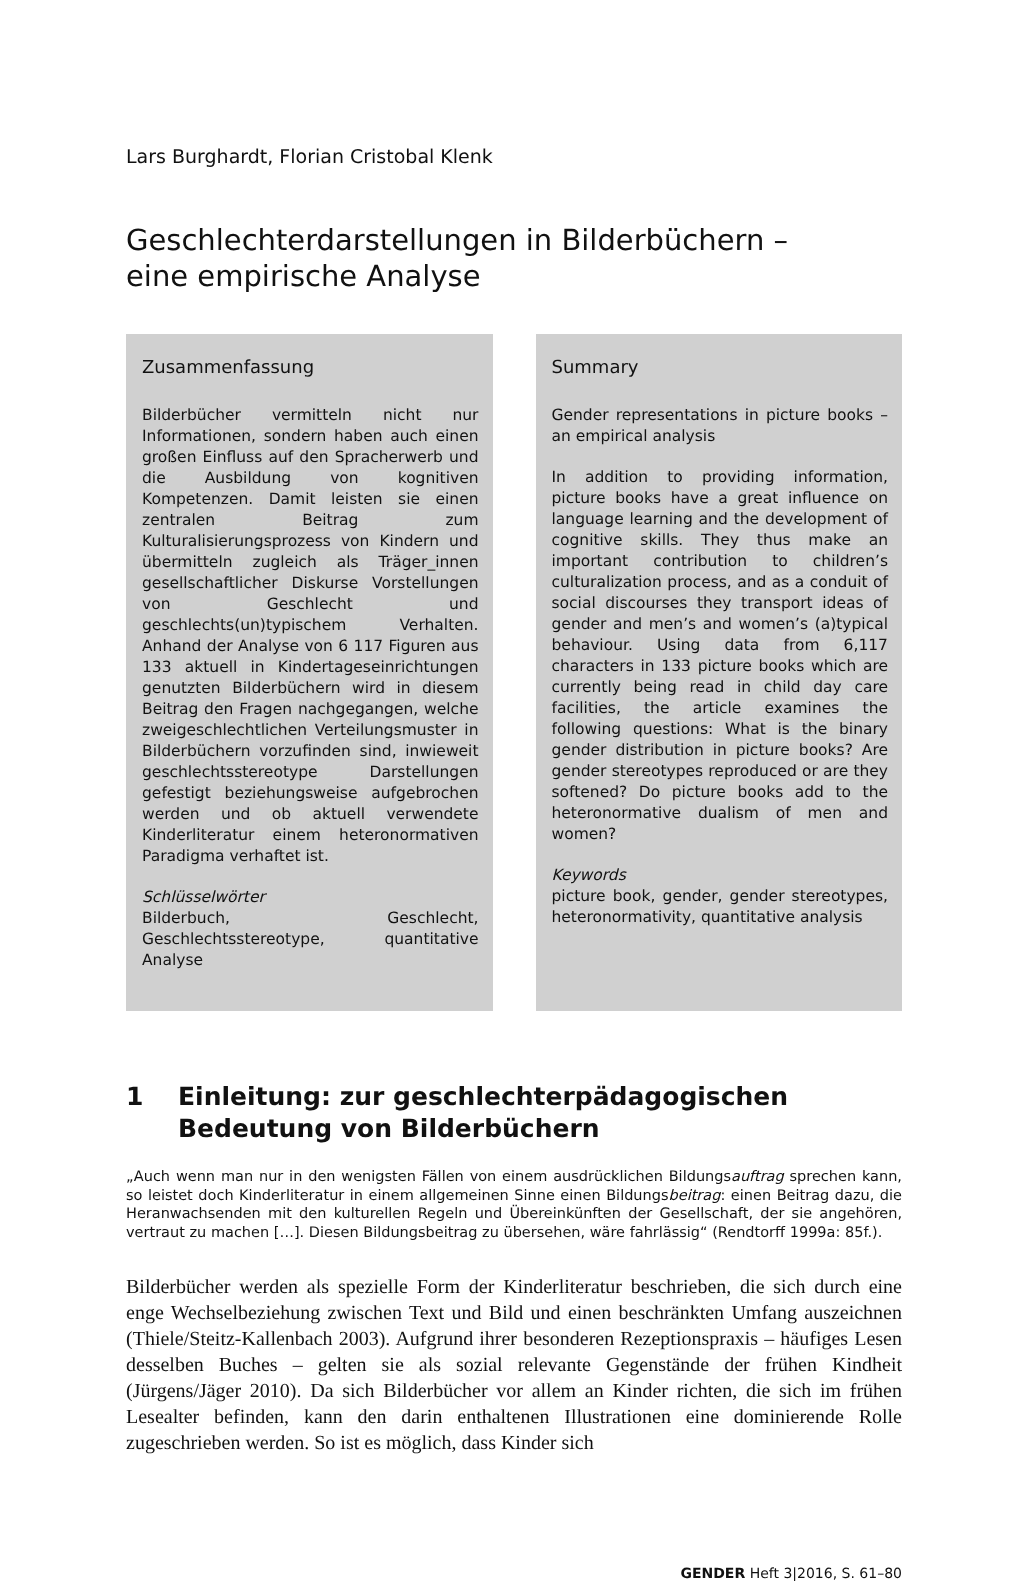Lars Burghardt, Florian Cristobal Klenk
Geschlechterdarstellungen in Bilderbüchern –
eine empirische Analyse
Zusammenfassung
Bilderbücher vermitteln nicht nur Informationen, sondern haben auch einen großen Einfluss auf den Spracherwerb und die Ausbildung von kognitiven Kompetenzen. Damit leisten sie einen zentralen Beitrag zum Kulturalisierungsprozess von Kindern und übermitteln zugleich als Träger_innen gesellschaftlicher Diskurse Vorstellungen von Geschlecht und geschlechts(un)typischem Verhalten. Anhand der Analyse von 6 117 Figuren aus 133 aktuell in Kindertageseinrichtungen genutzten Bilderbüchern wird in diesem Beitrag den Fragen nachgegangen, welche zweigeschlechtlichen Verteilungsmuster in Bilderbüchern vorzufinden sind, inwieweit geschlechtsstereotype Darstellungen gefestigt beziehungsweise aufgebrochen werden und ob aktuell verwendete Kinderliteratur einem heteronormativen Paradigma verhaftet ist.
Schlüsselwörter
Bilderbuch, Geschlecht, Geschlechtsstereotype, quantitative Analyse
Summary
Gender representations in picture books – an empirical analysis
In addition to providing information, picture books have a great influence on language learning and the development of cognitive skills. They thus make an important contribution to children’s culturalization process, and as a conduit of social discourses they transport ideas of gender and men’s and women’s (a)typical behaviour. Using data from 6,117 characters in 133 picture books which are currently being read in child day care facilities, the article examines the following questions: What is the binary gender distribution in picture books? Are gender stereotypes reproduced or are they softened? Do picture books add to the heteronormative dualism of men and women?
Keywords
picture book, gender, gender stereotypes, heteronormativity, quantitative analysis
1 Einleitung: zur geschlechterpädagogischen Bedeutung von Bilderbüchern
„Auch wenn man nur in den wenigsten Fällen von einem ausdrücklichen Bildungsauftrag sprechen kann, so leistet doch Kinderliteratur in einem allgemeinen Sinne einen Bildungsbeitrag: einen Beitrag dazu, die Heranwachsenden mit den kulturellen Regeln und Übereinkünften der Gesellschaft, der sie angehören, vertraut zu machen […]. Diesen Bildungsbeitrag zu übersehen, wäre fahrlässig“ (Rendtorff 1999a: 85f.).
Bilderbücher werden als spezielle Form der Kinderliteratur beschrieben, die sich durch eine enge Wechselbeziehung zwischen Text und Bild und einen beschränkten Umfang auszeichnen (Thiele/Steitz-Kallenbach 2003). Aufgrund ihrer besonderen Rezeptionspraxis – häufiges Lesen desselben Buches – gelten sie als sozial relevante Gegenstände der frühen Kindheit (Jürgens/Jäger 2010). Da sich Bilderbücher vor allem an Kinder richten, die sich im frühen Lesealter befinden, kann den darin enthaltenen Illustrationen eine dominierende Rolle zugeschrieben werden. So ist es möglich, dass Kinder sich
GENDER Heft 3|2016, S. 61–80